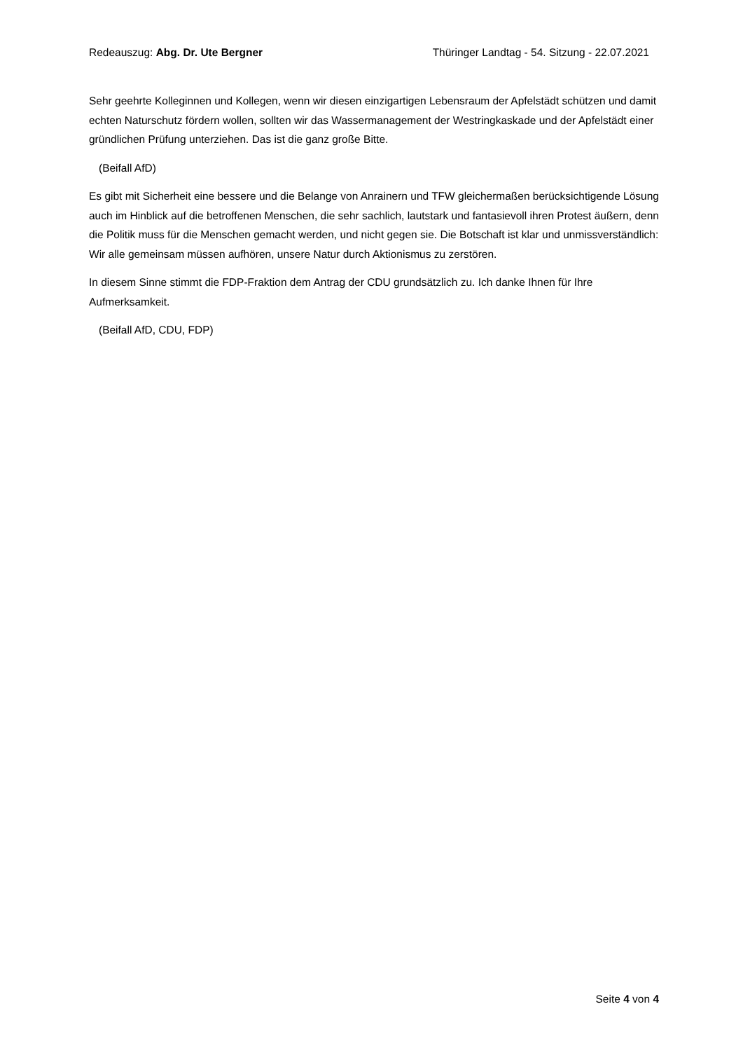Redeauszug: Abg. Dr. Ute Bergner Thüringer Landtag - 54. Sitzung - 22.07.2021
Sehr geehrte Kolleginnen und Kollegen, wenn wir diesen einzigartigen Lebensraum der Apfelstädt schützen und damit echten Naturschutz fördern wollen, sollten wir das Wassermanagement der Westringkaskade und der Apfelstädt einer gründlichen Prüfung unterziehen. Das ist die ganz große Bitte.
(Beifall AfD)
Es gibt mit Sicherheit eine bessere und die Belange von Anrainern und TFW gleichermaßen berücksichtigende Lösung auch im Hinblick auf die betroffenen Menschen, die sehr sachlich, lautstark und fantasievoll ihren Protest äußern, denn die Politik muss für die Menschen gemacht werden, und nicht gegen sie. Die Botschaft ist klar und unmissverständlich: Wir alle gemeinsam müssen aufhören, unsere Natur durch Aktionismus zu zerstören.
In diesem Sinne stimmt die FDP-Fraktion dem Antrag der CDU grundsätzlich zu. Ich danke Ihnen für Ihre Aufmerksamkeit.
(Beifall AfD, CDU, FDP)
Seite 4 von 4